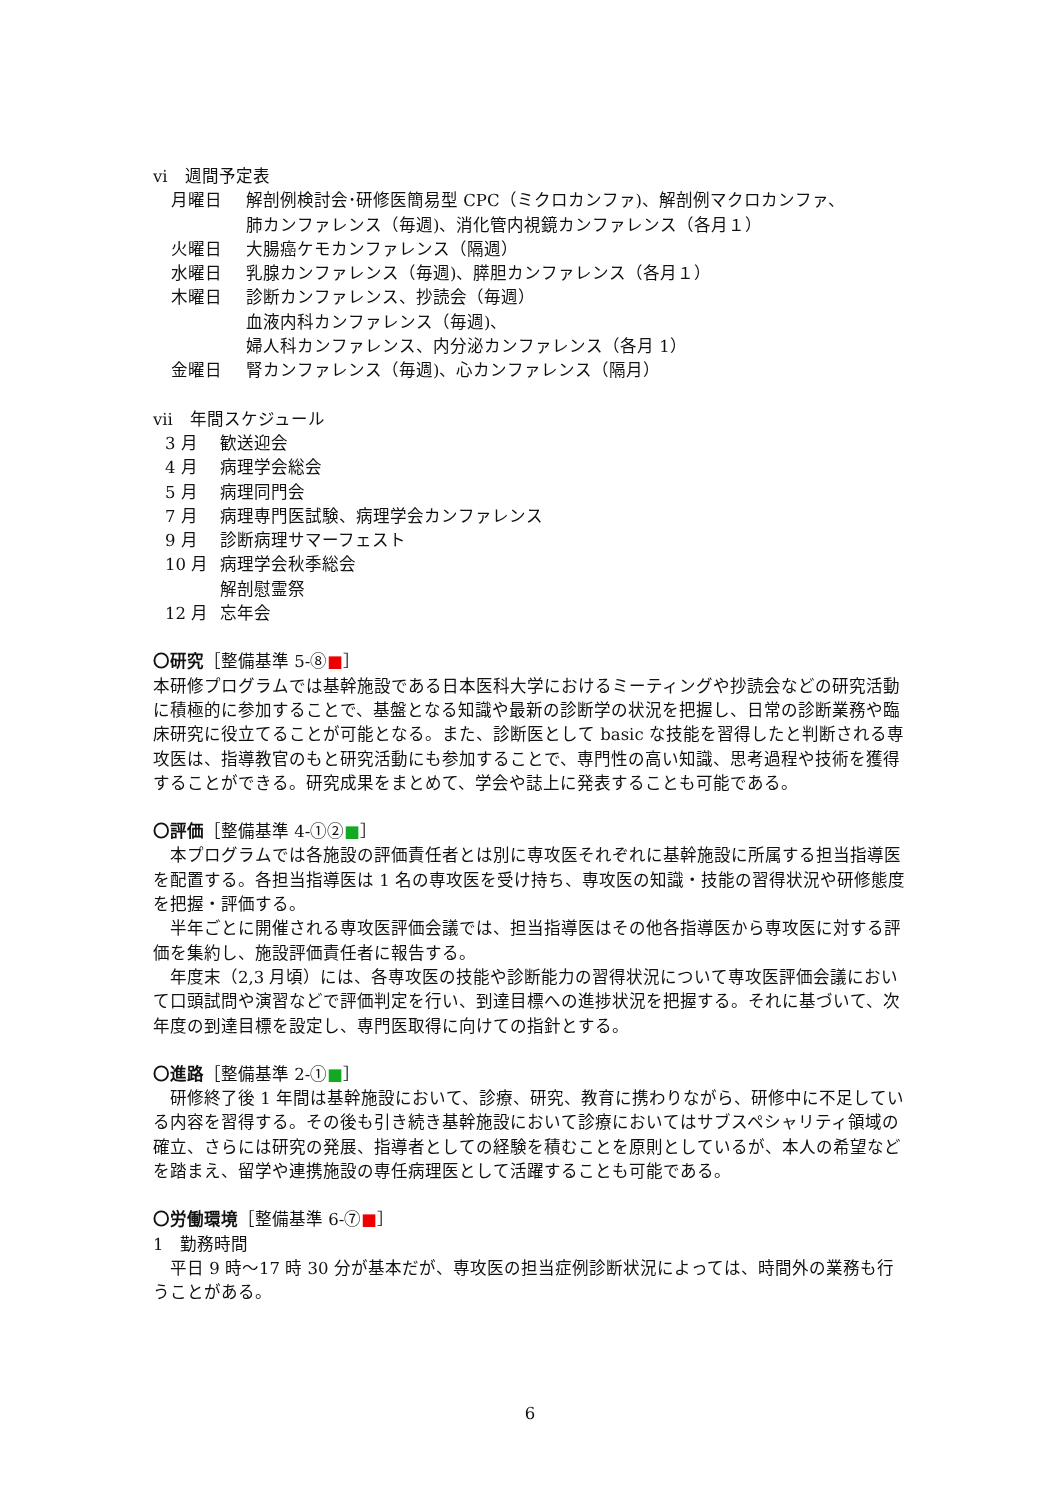vi　週間予定表
月曜日 解剖例検討会･研修医簡易型 CPC（ミクロカンファ)、解剖例マクロカンファ、
肺カンファレンス（毎週)、消化管内視鏡カンファレンス（各月１）
火曜日 大腸癌ケモカンファレンス（隔週）
水曜日 乳腺カンファレンス（毎週)、膵胆カンファレンス（各月１）
木曜日 診断カンファレンス、抄読会（毎週）
血液内科カンファレンス（毎週)、
婦人科カンファレンス、内分泌カンファレンス（各月 1）
金曜日 腎カンファレンス（毎週)、心カンファレンス（隔月）
vii　年間スケジュール
3 月 歓送迎会
4 月 病理学会総会
5 月 病理同門会
7 月 病理専門医試験、病理学会カンファレンス
9 月 診断病理サマーフェスト
10 月 病理学会秋季総会
解剖慰霊祭
12 月 忘年会
〇研究［整備基準 5-⑧■］
本研修プログラムでは基幹施設である日本医科大学におけるミーティングや抄読会などの研究活動に積極的に参加することで、基盤となる知識や最新の診断学の状況を把握し、日常の診断業務や臨床研究に役立てることが可能となる。また、診断医として basic な技能を習得したと判断される専攻医は、指導教官のもと研究活動にも参加することで、専門性の高い知識、思考過程や技術を獲得することができる。研究成果をまとめて、学会や誌上に発表することも可能である。
〇評価［整備基準 4-①②■］
　本プログラムでは各施設の評価責任者とは別に専攻医それぞれに基幹施設に所属する担当指導医を配置する。各担当指導医は 1 名の専攻医を受け持ち、専攻医の知識・技能の習得状況や研修態度を把握・評価する。
　半年ごとに開催される専攻医評価会議では、担当指導医はその他各指導医から専攻医に対する評価を集約し、施設評価責任者に報告する。
　年度末（2,3 月頃）には、各専攻医の技能や診断能力の習得状況について専攻医評価会議において口頭試問や演習などで評価判定を行い、到達目標への進捗状況を把握する。それに基づいて、次年度の到達目標を設定し、専門医取得に向けての指針とする。
〇進路［整備基準 2-①■］
　研修終了後 1 年間は基幹施設において、診療、研究、教育に携わりながら、研修中に不足している内容を習得する。その後も引き続き基幹施設において診療においてはサブスペシャリティ領域の確立、さらには研究の発展、指導者としての経験を積むことを原則としているが、本人の希望などを踏まえ、留学や連携施設の専任病理医として活躍することも可能である。
〇労働環境［整備基準 6-⑦■］
1　勤務時間
　平日 9 時～17 時 30 分が基本だが、専攻医の担当症例診断状況によっては、時間外の業務も行うことがある。
6